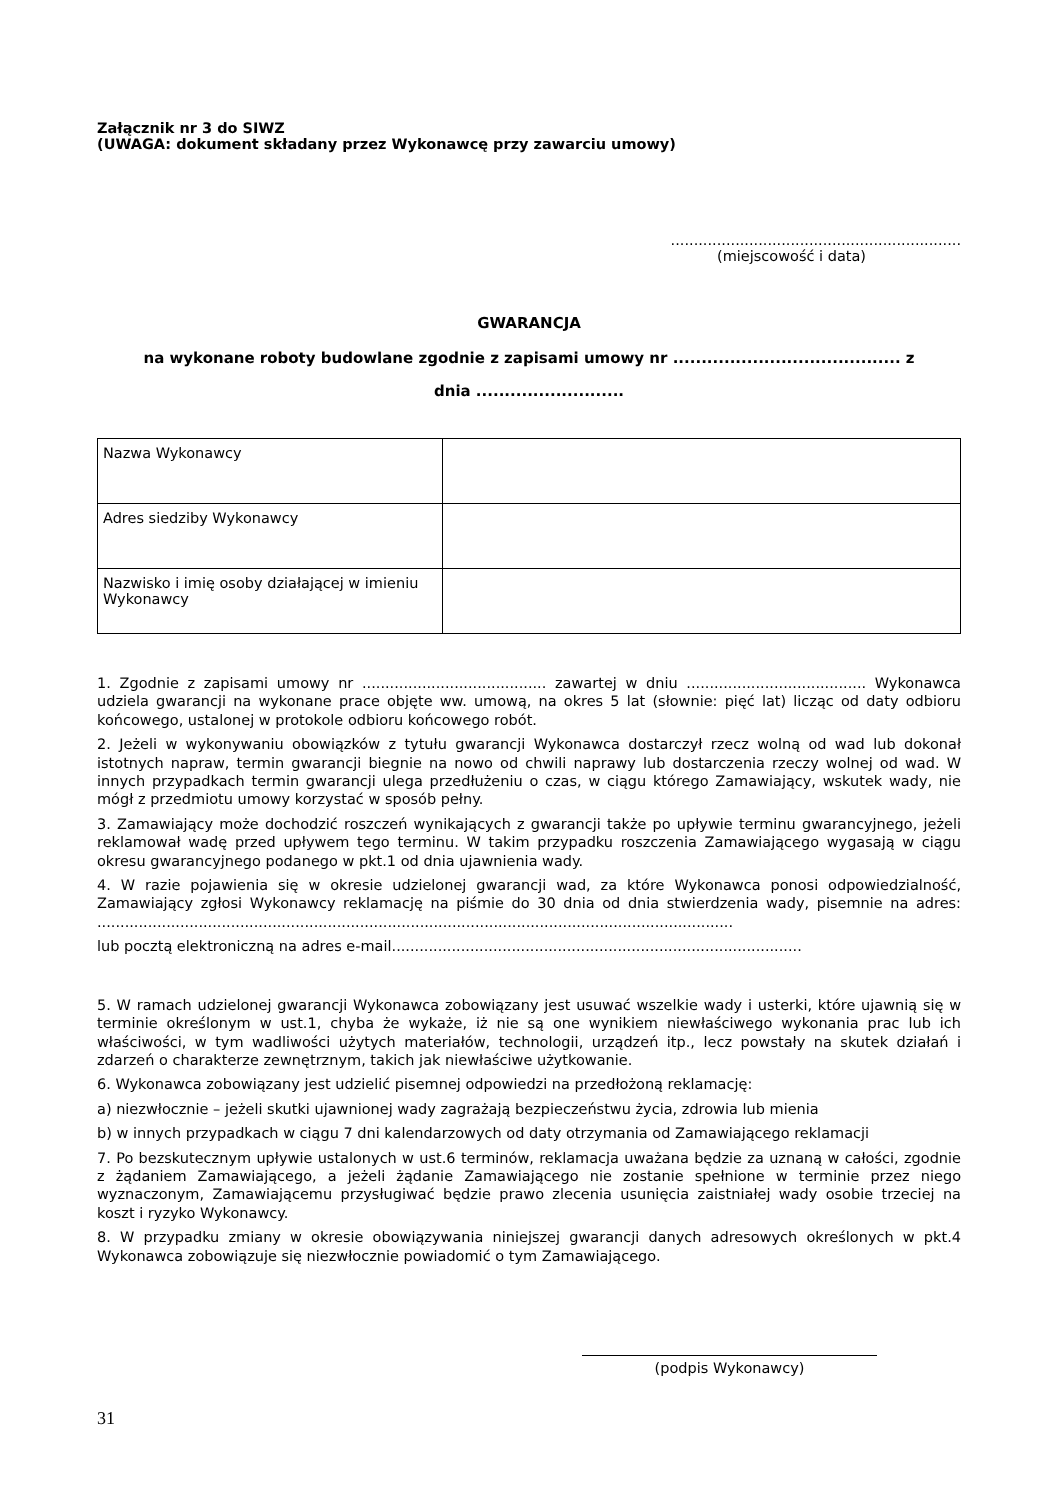Załącznik nr 3 do SIWZ
(UWAGA: dokument składany przez Wykonawcę przy zawarciu umowy)
...............................................................
(miejscowość i data)
GWARANCJA
na wykonane roboty budowlane zgodnie z zapisami umowy nr ........................................ z
dnia ..........................
| Nazwa Wykonawcy | |
| Adres siedziby Wykonawcy | |
| Nazwisko i imię osoby działającej w imieniu Wykonawcy | |
1. Zgodnie z zapisami umowy nr ........................................ zawartej w dniu ....................................... Wykonawca udziela gwarancji na wykonane prace objęte ww. umową, na okres 5 lat (słownie: pięć lat) licząc od daty odbioru końcowego, ustalonej w protokole odbioru końcowego robót.
2. Jeżeli w wykonywaniu obowiązków z tytułu gwarancji Wykonawca dostarczył rzecz wolną od wad lub dokonał istotnych napraw, termin gwarancji biegnie na nowo od chwili naprawy lub dostarczenia rzeczy wolnej od wad. W innych przypadkach termin gwarancji ulega przedłużeniu o czas, w ciągu którego Zamawiający, wskutek wady, nie mógł z przedmiotu umowy korzystać w sposób pełny.
3. Zamawiający może dochodzić roszczeń wynikających z gwarancji także po upływie terminu gwarancyjnego, jeżeli reklamował wadę przed upływem tego terminu. W takim przypadku roszczenia Zamawiającego wygasają w ciągu okresu gwarancyjnego podanego w pkt.1 od dnia ujawnienia wady.
4. W razie pojawienia się w okresie udzielonej gwarancji wad, za które Wykonawca ponosi odpowiedzialność, Zamawiający zgłosi Wykonawcy reklamację na piśmie do 30 dnia od dnia stwierdzenia wady, pisemnie na adres: ..........................................................................................................................................
lub pocztą elektroniczną na adres e-mail.........................................................................................
5. W ramach udzielonej gwarancji Wykonawca zobowiązany jest usuwać wszelkie wady i usterki, które ujawnią się w terminie określonym w ust.1, chyba że wykaże, iż nie są one wynikiem niewłaściwego wykonania prac lub ich właściwości, w tym wadliwości użytych materiałów, technologii, urządzeń itp., lecz powstały na skutek działań i zdarzeń o charakterze zewnętrznym, takich jak niewłaściwe użytkowanie.
6. Wykonawca zobowiązany jest udzielić pisemnej odpowiedzi na przedłożoną reklamację:
a) niezwłocznie – jeżeli skutki ujawnionej wady zagrażają bezpieczeństwu życia, zdrowia lub mienia
b) w innych przypadkach w ciągu 7 dni kalendarzowych od daty otrzymania od Zamawiającego reklamacji
7. Po bezskutecznym upływie ustalonych w ust.6 terminów, reklamacja uważana będzie za uznaną w całości, zgodnie z żądaniem Zamawiającego, a jeżeli żądanie Zamawiającego nie zostanie spełnione w terminie przez niego wyznaczonym, Zamawiającemu przysługiwać będzie prawo zlecenia usunięcia zaistniałej wady osobie trzeciej na koszt i ryzyko Wykonawcy.
8. W przypadku zmiany w okresie obowiązywania niniejszej gwarancji danych adresowych określonych w pkt.4 Wykonawca zobowiązuje się niezwłocznie powiadomić o tym Zamawiającego.
(podpis Wykonawcy)
31